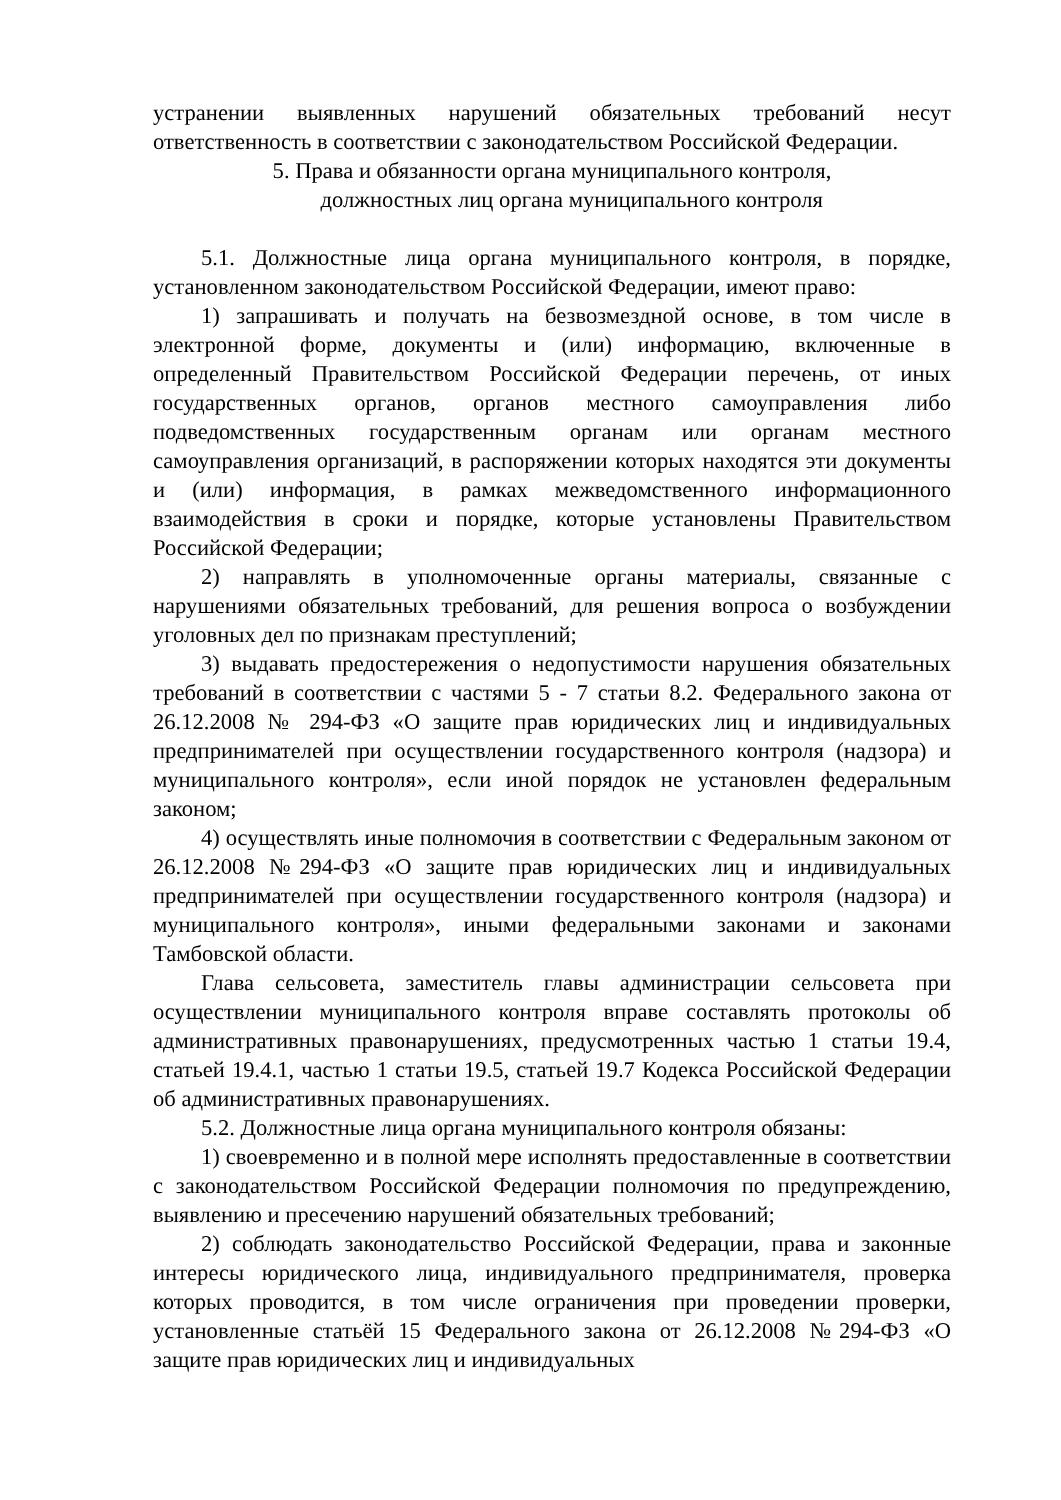устранении выявленных нарушений обязательных требований несут ответственность в соответствии с законодательством Российской Федерации.
5. Права и обязанности органа муниципального контроля,
должностных лиц органа муниципального контроля
5.1. Должностные лица органа муниципального контроля, в порядке, установленном законодательством Российской Федерации, имеют право:
1) запрашивать и получать на безвозмездной основе, в том числе в электронной форме, документы и (или) информацию, включенные в определенный Правительством Российской Федерации перечень, от иных государственных органов, органов местного самоуправления либо подведомственных государственным органам или органам местного самоуправления организаций, в распоряжении которых находятся эти документы и (или) информация, в рамках межведомственного информационного взаимодействия в сроки и порядке, которые установлены Правительством Российской Федерации;
2) направлять в уполномоченные органы материалы, связанные с нарушениями обязательных требований, для решения вопроса о возбуждении уголовных дел по признакам преступлений;
3) выдавать предостережения о недопустимости нарушения обязательных требований в соответствии с частями 5 - 7 статьи 8.2. Федерального закона от 26.12.2008 № 294-ФЗ «О защите прав юридических лиц и индивидуальных предпринимателей при осуществлении государственного контроля (надзора) и муниципального контроля», если иной порядок не установлен федеральным законом;
4) осуществлять иные полномочия в соответствии с Федеральным законом от 26.12.2008 №294-ФЗ «О защите прав юридических лиц и индивидуальных предпринимателей при осуществлении государственного контроля (надзора) и муниципального контроля», иными федеральными законами и законами Тамбовской области.
Глава сельсовета, заместитель главы администрации сельсовета при осуществлении муниципального контроля вправе составлять протоколы об административных правонарушениях, предусмотренных частью 1 статьи 19.4, статьей 19.4.1, частью 1 статьи 19.5, статьей 19.7 Кодекса Российской Федерации об административных правонарушениях.
5.2. Должностные лица органа муниципального контроля обязаны:
1) своевременно и в полной мере исполнять предоставленные в соответствии с законодательством Российской Федерации полномочия по предупреждению, выявлению и пресечению нарушений обязательных требований;
2) соблюдать законодательство Российской Федерации, права и законные интересы юридического лица, индивидуального предпринимателя, проверка которых проводится, в том числе ограничения при проведении проверки, установленные статьёй 15 Федерального закона от 26.12.2008 №294-ФЗ «О защите прав юридических лиц и индивидуальных